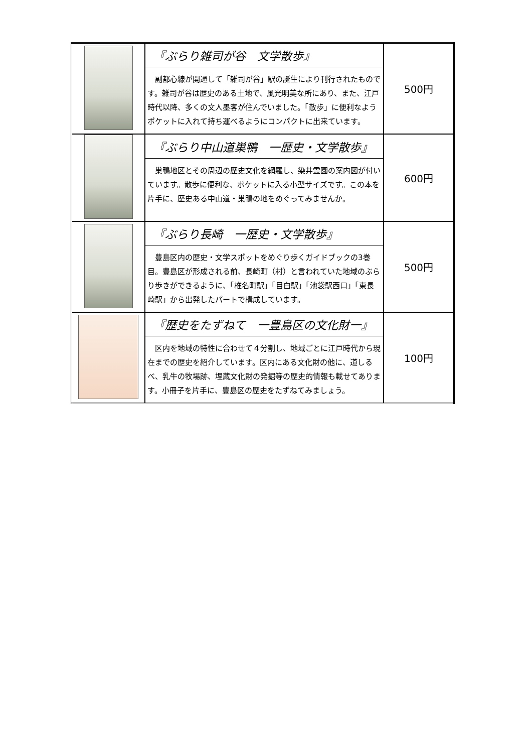| | 『ぶらり雑司が谷 文学散歩』 副都心線が開通して「雑司が谷」駅の誕生により刊行されたものです。雑司が谷は歴史のある土地で、風光明美な所にあり、また、江戸時代以降、多くの文人墨客が住んでいました。「散歩」に便利なようポケットに入れて持ち運べるようにコンパクトに出来ています。 | 500円 |
| | 『ぶらり中山道巣鴨 一歴史・文学散歩』 巣鴨地区とその周辺の歴史文化を網羅し、染井霊園の案内図が付いています。散歩に便利な、ポケットに入る小型サイズです。この本を片手に、歴史ある中山道・巣鴨の地をめぐってみませんか。 | 600円 |
| | 『ぶらり長崎 一歴史・文学散歩』 豊島区内の歴史・文学スポットをめぐり歩くガイドブックの3巻目。豊島区が形成される前、長崎町（村）と言われていた地域のぶらり歩きができるように、「椎名町駅」「目白駅」「池袋駅西口」「東長崎駅」から出発したパートで構成しています。 | 500円 |
| | 『歴史をたずねて 一豊島区の文化財一』 区内を地域の特性に合わせて４分割し、地域ごとに江戸時代から現在までの歴史を紹介しています。区内にある文化財の他に、道しるべ、乳牛の牧場跡、埋蔵文化財の発掘等の歴史的情報も載せてあります。小冊子を片手に、豊島区の歴史をたずねてみましょう。 | 100円 |